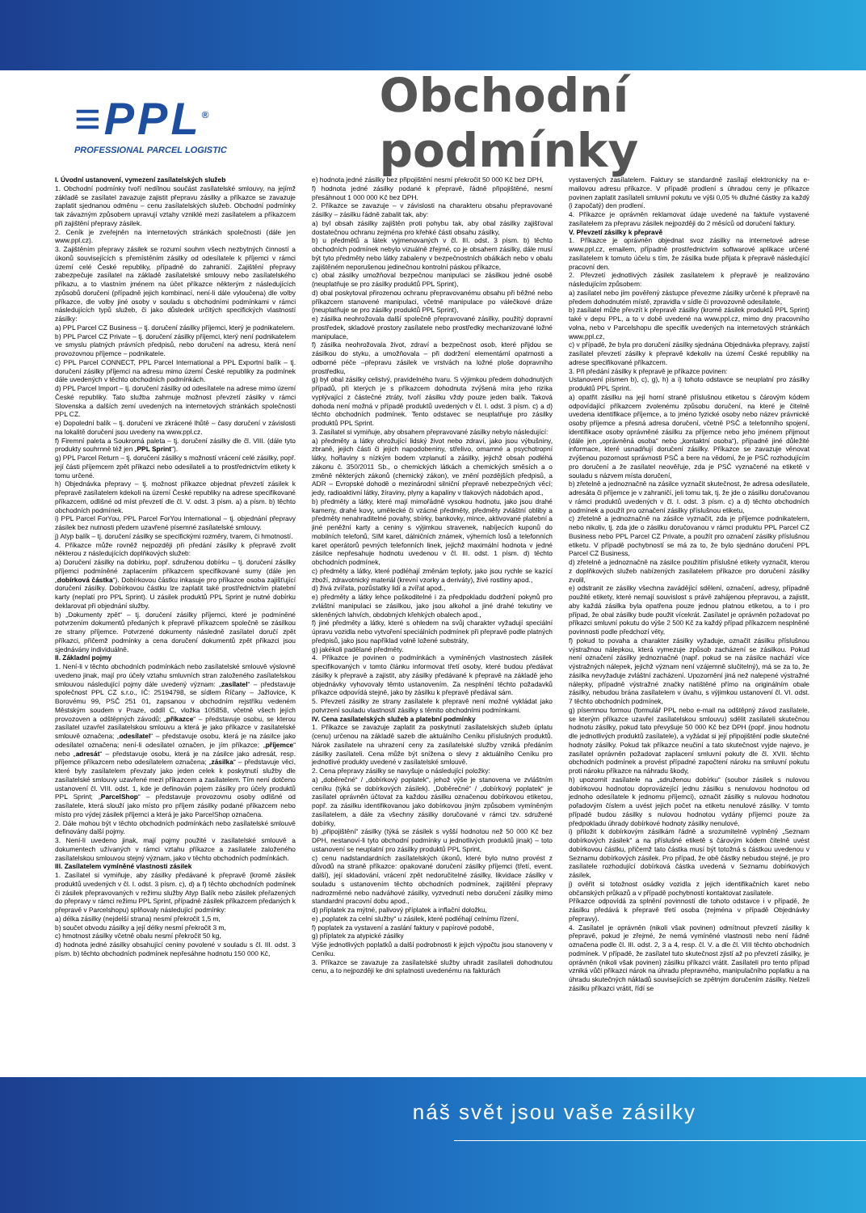≡PPL<sup>®</sup>
PROFESSIONAL PARCEL LOGISTIC
Obchodní podmínky
I. Úvodní ustanovení, vymezení zasílatelských služeb
1. Obchodní podmínky tvoří nedílnou součást zasílatelské smlouvy, na jejímž základě se zasílatel zavazuje zajistit přepravu zásilky a příkazce se zavazuje zaplatit sjednanou odměnu – cenu zasílatelských služeb. Obchodní podmínky tak závazným způsobem upravují vztahy vzniklé mezi zasílatelem a příkazcem při zajištění přepravy zásilek.
2. Ceník je zveřejněn na internetových stránkách společnosti (dále jen www.ppl.cz).
3. Zajištěním přepravy zásilek se rozumí souhrn všech nezbytných činností a úkonů souvisejících s přemístěním zásilky od odesílatele k příjemci v rámci území celé České republiky, případně do zahraničí. Zajištění přepravy zabezpečuje zasílatel na základě zasílatelské smlouvy nebo zasílatelského příkazu, a to vlastním jménem na účet příkazce některým z následujících způsobů doručení (případně jejich kombinací, není-li dále vyloučena) dle volby příkazce, dle volby jiné osoby v souladu s obchodními podmínkami v rámci následujících typů služeb, či jako důsledek určitých specifických vlastností zásilky:
a) PPL Parcel CZ Business – tj. doručení zásilky příjemci, který je podnikatelem.
b) PPL Parcel CZ Private – tj. doručení zásilky příjemci, který není podnikatelem ve smyslu platných právních předpisů, nebo doručení na adresu, která není provozovnou příjemce – podnikatele.
c) PPL Parcel CONNECT, PPL Parcel International a PPL Exportní balík – tj. doručení zásilky příjemci na adresu mimo území České republiky za podmínek dále uvedených v těchto obchodních podmínkách.
d) PPL Parcel Import – tj. doručení zásilky od odesílatele na adrese mimo území České republiky. Tato služba zahrnuje možnost převzetí zásilky v rámci Slovenska a dalších zemí uvedených na internetových stránkách společnosti PPL CZ.
e) Dopolední balík – tj. doručení ve zkrácené lhůtě – časy doručení v závislosti na lokalitě doručení jsou uvedeny na www.ppl.cz.
f) Firemní paleta a Soukromá paleta – tj. doručení zásilky dle čl. VIII. (dále tyto produkty souhrnně též jen „PPL Sprint“).
g) PPL Parcel Return – tj. doručení zásilky s možností vrácení celé zásilky, popř. její části příjemcem zpět příkazci nebo odesílateli a to prostřednictvím etikety k tomu určené.
h) Objednávka přepravy – tj. možnost příkazce objednat převzetí zásilek k přepravě zasílatelem kdekoli na území České republiky na adrese specifikované příkazcem, odlišné od míst převzetí dle čl. V. odst. 3 písm. a) a písm. b) těchto obchodních podmínek.
i) PPL Parcel ForYou, PPL Parcel ForYou International – tj. objednání přepravy zásilek bez nutnosti předem uzavřené písemné zasílatelské smlouvy.
j) Atyp balík – tj. doručení zásilky se specifickými rozměry, tvarem, či hmotností.
4. Příkazce může rovněž nejpozději při předání zásilky k přepravě zvolit některou z následujících doplňkových služeb:
a) Doručení zásilky na dobírku, popř. sdruženou dobírku – tj. doručení zásilky příjemci podmíněné zaplacením příkazcem specifikované sumy (dále jen „dobírková částka“). Dobírkovou částku inkasuje pro příkazce osoba zajišťující doručení zásilky. Dobírkovou částku lze zaplatit také prostřednictvím platební karty (neplatí pro PPL Sprint). U zásilek produktů PPL Sprint je nutné dobírku deklarovat při objednání služby.
b) „Dokumenty zpět“ – tj. doručení zásilky příjemci, které je podmíněné potvrzením dokumentů předaných k přepravě příkazcem společně se zásilkou ze strany příjemce. Potvrzené dokumenty následně zasílatel doručí zpět příkazci, přičemž podmínky a cena doručení dokumentů zpět příkazci jsou sjednávány individuálně.
II. Základní pojmy
1. Není-li v těchto obchodních podmínkách nebo zasílatelské smlouvě výslovně uvedeno jinak, mají pro účely vztahu smluvních stran založeného zasílatelskou smlouvou následující pojmy dále uvedený význam: „zasílatel“ – představuje společnost PPL CZ s.r.o., IČ: 25194798, se sídlem Říčany – Jažlovice, K Borovému 99, PSČ 251 01, zapsanou v obchodním rejstříku vedeném Městským soudem v Praze, oddíl C, vložka 105858, včetně všech jejích provozoven a odštěpných závodů; „příkazce“ – představuje osobu, se kterou zasílatel uzavřel zasílatelskou smlouvu a která je jako příkazce v zasílatelské smlouvě označena; „odesílatel“ – představuje osobu, která je na zásilce jako odesílatel označena; není-li odesílatel označen, je jím příkazce; „příjemce“ nebo „adresát“ – představuje osobu, která je na zásilce jako adresát, resp. příjemce příkazcem nebo odesílatelem označena; „zásilka“ – představuje věci, které byly zasílatelem převzaty jako jeden celek k poskytnutí služby dle zasílatelské smlouvy uzavřené mezi příkazcem a zasílatelem. Tím není dotčeno ustanovení čl. VIII. odst. 1, kde je definován pojem zásilky pro účely produktů PPL Sprint; „ParcelShop“ – představuje provozovnu osoby odlišné od zasílatele, která slouží jako místo pro příjem zásilky podané příkazcem nebo místo pro výdej zásilek příjemci a která je jako ParcelShop označena.
2. Dále mohou být v těchto obchodních podmínkách nebo zasílatelské smlouvě definovány další pojmy.
3. Není-li uvedeno jinak, mají pojmy použité v zasílatelské smlouvě a dokumentech užívaných v rámci vztahu příkazce a zasílatele založeného zasílatelskou smlouvou stejný význam, jako v těchto obchodních podmínkách.
III. Zasílatelem vymíněné vlastnosti zásilek
1. Zasílatel si vymiňuje, aby zásilky předávané k přepravě (kromě zásilek produktů uvedených v čl. I. odst. 3 písm. c), d) a f) těchto obchodních podmínek či zásilek přepravovaných v režimu služby Atyp Balík nebo zásilek přeřazených do přepravy v rámci režimu PPL Sprint, případně zásilek příkazcem předaných k přepravě v Parcelshopu) splňovaly následující podmínky:
a) délka zásilky (nejdelší strana) nesmí překročit 1,5 m,
b) součet obvodu zásilky a její délky nesmí překročit 3 m,
c) hmotnost zásilky včetně obalu nesmí překročit 50 kg,
d) hodnota jedné zásilky obsahující ceniny povolené v souladu s čl. III. odst. 3 písm. b) těchto obchodních podmínek nepřesáhne hodnotu 150 000 Kč,
e) hodnota jedné zásilky bez připojištění nesmí překročit 50 000 Kč bez DPH,
f) hodnota jedné zásilky podané k přepravě, řádně připojištěné, nesmí přesáhnout 1 000 000 Kč bez DPH.
2. Příkazce se zavazuje – v závislosti na charakteru obsahu přepravované zásilky – zásilku řádně zabalit tak, aby:
a) byl obsah zásilky zajištěn proti pohybu tak, aby obal zásilky zajišťoval dostatečnou ochranu zejména pro křehké části obsahu zásilky,
b) u předmětů a látek vyjmenovaných v čl. III. odst. 3 písm. b) těchto obchodních podmínek nebylo vizuálně zřejmé, co je obsahem zásilky, dále musí být tyto předměty nebo látky zabaleny v bezpečnostních obálkách nebo v obalu zajištěném neporušenou jedinečnou kontrolní páskou příkazce,
c) obal zásilky umožňoval bezpečnou manipulaci se zásilkou jedné osobě (neuplatňuje se pro zásilky produktů PPL Sprint),
d) obal poskytoval přirozenou ochranu přepravovanému obsahu při běžné nebo příkazcem stanovené manipulaci, včetně manipulace po válečkové dráze (neuplatňuje se pro zásilky produktů PPL Sprint),
e) zásilka neohrožovala další společně přepravované zásilky, použitý dopravní prostředek, skladové prostory zasílatele nebo prostředky mechanizované ložné manipulace,
f) zásilka neohrožovala život, zdraví a bezpečnost osob, které přijdou se zásilkou do styku, a umožňovala – při dodržení elementární opatrnosti a odborné péče –přepravu zásilek ve vrstvách na ložné ploše dopravního prostředku,
g) byl obal zásilky celistvý, pravidelného tvaru. S výjimkou předem dohodnutých případů, při kterých je s příkazcem dohodnuta zvýšená míra jeho rizika vyplývající z částečné ztráty, tvoří zásilku vždy pouze jeden balík. Taková dohoda není možná v případě produktů uvedených v čl. I. odst. 3 písm. c) a d) těchto obchodních podmínek. Tento odstavec se neuplatňuje pro zásilky produktů PPL Sprint.
3. Zasílatel si vymiňuje, aby obsahem přepravované zásilky nebylo následující:
a) předměty a látky ohrožující lidský život nebo zdraví, jako jsou výbušniny, zbraně, jejich části či jejich napodobeniny, střelivo, omamné a psychotropní látky, hořlaviny s nízkým bodem vzplanutí a zásilky, jejichž obsah podléhá zákonu č. 350/2011 Sb., o chemických látkách a chemických směsích a o změně některých zákonů (chemický zákon), ve znění pozdějších předpisů, a ADR – Evropské dohodě o mezinárodní silniční přepravě nebezpečných věcí; jedy, radioaktivní látky, žíraviny, plyny a kapaliny v tlakových nádobách apod.,
b) předměty a látky, které mají mimořádně vysokou hodnotu, jako jsou drahé kameny, drahé kovy, umělecké či vzácné předměty, předměty zvláštní obliby a předměty nenahraditelné povahy, sbírky, bankovky, mince, aktivované platební a jiné peněžní karty a ceniny s výjimkou stravenek, nabíjecích kuponů do mobilních telefonů, SIM karet, dálničních známek, výherních losů a telefonních karet operátorů pevných telefonních linek, jejichž maximální hodnota v jedné zásilce nepřesahuje hodnotu uvedenou v čl. III. odst. 1 písm. d) těchto obchodních podmínek,
c) předměty a látky, které podléhají změnám teploty, jako jsou rychle se kazící zboží, zdravotnický materiál (krevní vzorky a deriváty), živé rostliny apod.,
d) živá zvířata, pozůstatky lidí a zvířat apod.,
e) předměty a látky lehce poškoditelné i za předpokladu dodržení pokynů pro zvláštní manipulaci se zásilkou, jako jsou alkohol a jiné drahé tekutiny ve skleněných lahvích, obdobných křehkých obalech apod.,
f) jiné předměty a látky, které s ohledem na svůj charakter vyžadují speciální úpravu vozidla nebo vytvoření speciálních podmínek při přepravě podle platných předpisů, jako jsou například volně ložené substráty,
g) jakékoli padělané předměty.
4. Příkazce je povinen o podmínkách a vymíněných vlastnostech zásilek specifikovaných v tomto článku informovat třetí osoby, které budou předávat zásilky k přepravě a zajistit, aby zásilky předávané k přepravě na základě jeho objednávky vyhovovaly těmto ustanovením. Za nesplnění těchto požadavků příkazce odpovídá stejně, jako by zásilku k přepravě předával sám.
5. Převzetí zásilky ze strany zasílatele k přepravě není možné vykládat jako potvrzení souladu vlastností zásilky s těmito obchodními podmínkami.
IV. Cena zasílatelských služeb a platební podmínky
1. Příkazce se zavazuje zaplatit za poskytnutí zasílatelských služeb úplatu (cenu) určenou na základě sazeb dle aktuálního Ceníku příslušných produktů. Nárok zasílatele na uhrazení ceny za zasílatelské služby vzniká předáním zásilky zasílateli. Cena může být snížena o slevy z aktuálního Ceníku pro jednotlivé produkty uvedené v zasílatelské smlouvě.
2. Cena přepravy zásilky se navyšuje o následující položky:
a) „doběrečné“ / „dobírkový poplatek“, jehož výše je stanovena ve zvláštním ceníku (týká se dobírkových zásilek). „Doběrečné“ / „dobírkový poplatek“ je zasílatel oprávněn účtovat za každou zásilku označenou dobírkovou etiketou, popř. za zásilku identifikovanou jako dobírkovou jiným způsobem vymíněným zasílatelem, a dále za všechny zásilky doručované v rámci tzv. sdružené dobírky,
b) „připojištění“ zásilky (týká se zásilek s vyšší hodnotou než 50 000 Kč bez DPH, nestanoví-li tyto obchodní podmínky u jednotlivých produktů jinak) – toto ustanovení se neuplatní pro zásilky produktů PPL Sprint,
c) cenu nadstandardních zasílatelských úkonů, které bylo nutno provést z důvodů na straně příkazce: opakované doručení zásilky příjemci (třetí, event. další), její skladování, vrácení zpět nedoručitelné zásilky, likvidace zásilky v souladu s ustanovením těchto obchodních podmínek, zajištění přepravy nadrozměrné nebo nadváhové zásilky, vyzvednutí nebo doručení zásilky mimo standardní pracovní dobu apod.,
d) příplatek za mýtné, palivový příplatek a inflační doložku,
e) „poplatek za celní služby“ u zásilek, které podléhají celnímu řízení,
f) poplatek za vystavení a zaslání faktury v papírové podobě,
g) příplatek za atypické zásilky
Výše jednotlivých poplatků a další podrobnosti k jejich výpočtu jsou stanoveny v Ceníku.
3. Příkazce se zavazuje za zasílatelské služby uhradit zasílateli dohodnutou cenu, a to nejpozději ke dni splatnosti uvedenému na fakturách
vystavených zasílatelem. Faktury se standardně zasílají elektronicky na e-mailovou adresu příkazce. V případě prodlení s úhradou ceny je příkazce povinen zaplatit zasílateli smluvní pokutu ve výši 0,05 % dlužné částky za každý (i započatý) den prodlení.
4. Příkazce je oprávněn reklamovat údaje uvedené na faktuře vystavené zasílatelem za přepravu zásilek nejpozději do 2 měsíců od doručení faktury.
V. Převzetí zásilky k přepravě
1. Příkazce je oprávněn objednat svoz zásilky na internetové adrese www.ppl.cz, emailem, případně prostřednictvím softwarové aplikace určené zasílatelem k tomuto účelu s tím, že zásilka bude přijata k přepravě následující pracovní den.
2. Převzetí jednotlivých zásilek zasílatelem k přepravě je realizováno následujícím způsobem:
a) zasílatel nebo jím pověřený zástupce převezme zásilky určené k přepravě na předem dohodnutém místě, zpravidla v sídle či provozovně odesílatele,
b) zasílatel může převzít k přepravě zásilky (kromě zásilek produktů PPL Sprint) také v depu PPL, a to v době uvedené na www.ppl.cz, mimo dny pracovního volna, nebo v Parcelshopu dle specifik uvedených na internetových stránkách www.ppl.cz,
c) v případě, že byla pro doručení zásilky sjednána Objednávka přepravy, zajistí zasílatel převzetí zásilky k přepravě kdekoliv na území České republiky na adrese specifikované příkazcem.
3. Při předání zásilky k přepravě je příkazce povinen:
Ustanovení písmen b), c), g), h) a i) tohoto odstavce se neuplatní pro zásilky produktů PPL Sprint.
a) opatřit zásilku na její horní straně příslušnou etiketou s čárovým kódem odpovídající příkazcem zvolenému způsobu doručení, na které je čitelně uvedena identifikace příjemce, a to jméno fyzické osoby nebo název právnické osoby příjemce a přesná adresa doručení, včetně PSČ a telefonního spojení, identifikace osoby oprávněné zásilku za příjemce nebo jeho jménem přijmout (dále jen „oprávněná osoba“ nebo „kontaktní osoba“), případně jiné důležité informace, které usnadňují doručení zásilky. Příkazce se zavazuje věnovat zvýšenou pozornost správnosti PSČ a bere na vědomí, že je PSČ rozhodujícím pro doručení a že zasílatel neověřuje, zda je PSČ vyznačené na etiketě v souladu s názvem místa doručení,
b) zřetelně a jednoznačně na zásilce vyznačit skutečnost, že adresa odesílatele, adresáta či příjemce je v zahraničí, jeli tomu tak, tj. že jde o zásilku doručovanou v rámci produktů uvedených v čl. I. odst. 3 písm. c) a d) těchto obchodních podmínek a použít pro označení zásilky příslušnou etiketu,
c) zřetelně a jednoznačně na zásilce vyznačit, zda je příjemce podnikatelem, nebo nikoliv, tj. zda jde o zásilku doručovanou v rámci produktu PPL Parcel CZ Business nebo PPL Parcel CZ Private, a použít pro označení zásilky příslušnou etiketu. V případě pochybností se má za to, že bylo sjednáno doručení PPL Parcel CZ Business,
d) zřetelně a jednoznačně na zásilce použitím příslušné etikety vyznačit, kterou z doplňkových služeb nabízených zasílatelem příkazce pro doručení zásilky zvolil,
e) odstranit ze zásilky všechna zavádějící sdělení, označení, adresy, případně použité etikety, které nemají souvislost s právě zahájenou přepravou, a zajistit, aby každá zásilka byla opatřena pouze jednou platnou etiketou, a to i pro případ, že obal zásilky bude použit vícekrát. Zasílatel je oprávněn požadovat po příkazci smluvní pokutu do výše 2 500 Kč za každý případ příkazcem nesplněné povinnosti podle předchozí věty,
f) pokud to povaha a charakter zásilky vyžaduje, označit zásilku příslušnou výstražnou nálepkou, která vymezuje způsob zacházení se zásilkou. Pokud není označení zásilky jednoznačné (např. pokud se na zásilce nachází více výstražných nálepek, jejichž význam není vzájemně slučitelný), má se za to, že zásilka nevyžaduje zvláštní zacházení. Upozornění jiná než nalepené výstražné nálepky, případně výstražné značky natištěné přímo na originálním obale zásilky, nebudou brána zasílatelem v úvahu, s výjimkou ustanovení čl. VI. odst. 7 těchto obchodních podmínek,
g) písemnou formou (formulář PPL nebo e-mail na odštěpný závod zasílatele, se kterým příkazce uzavřel zasílatelskou smlouvu) sdělit zasílateli skutečnou hodnotu zásilky, pokud tato převyšuje 50 000 Kč bez DPH (popř. jinou hodnotu dle jednotlivých produktů zasílatele), a vyžádat si její připojištění podle skutečné hodnoty zásilky. Pokud tak příkazce neučiní a tato skutečnost vyjde najevo, je zasílatel oprávněn požadovat zaplacení smluvní pokuty dle čl. XVII. těchto obchodních podmínek a provést případné započtení nároku na smluvní pokutu proti nároku příkazce na náhradu škody,
h) upozornit zasílatele na „sdruženou dobírku“ (soubor zásilek s nulovou dobírkovou hodnotou doprovázející jednu zásilku s nenulovou hodnotou od jednoho odesílatele k jednomu příjemci), označit zásilky s nulovou hodnotou pořadovým číslem a uvést jejich počet na etiketu nenulové zásilky. V tomto případě budou zásilky s nulovou hodnotou vydány příjemci pouze za předpokladu úhrady dobírkové hodnoty zásilky nenulové,
i) přiložit k dobírkovým zásilkám řádně a srozumitelně vyplněný „Seznam dobírkových zásilek“ a na příslušné etiketě s čárovým kódem čitelně uvést dobírkovou částku, přičemž tato částka musí být totožná s částkou uvedenou v Seznamu dobírkových zásilek. Pro případ, že obě částky nebudou stejné, je pro zasílatele rozhodující dobírková částka uvedená v Seznamu dobírkových zásilek,
j) ověřit si totožnost osádky vozidla z jejich identifikačních karet nebo občanských průkazů a v případě pochybností kontaktovat zasílatele.
Příkazce odpovídá za splnění povinností dle tohoto odstavce i v případě, že zásilku předává k přepravě třetí osoba (zejména v případě Objednávky přepravy).
4. Zasílatel je oprávněn (nikoli však povinen) odmítnout převzetí zásilky k přepravě, pokud je zřejmé, že nemá vymíněné vlastnosti nebo není řádně označena podle čl. III. odst. 2, 3 a 4, resp. čl. V. a dle čl. VIII těchto obchodních podmínek. V případě, že zasílatel tuto skutečnost zjistí až po převzetí zásilky, je oprávněn (nikoli však povinen) zásilku příkazci vrátit. Zasílateli pro tento případ vzniká vůči příkazci nárok na úhradu přepravného, manipulačního poplatku a na úhradu skutečných nákladů souvisejících se zpětným doručením zásilky. Nelzeli zásilku příkazci vrátit, řídí se
náš svět jsou vaše zásilky